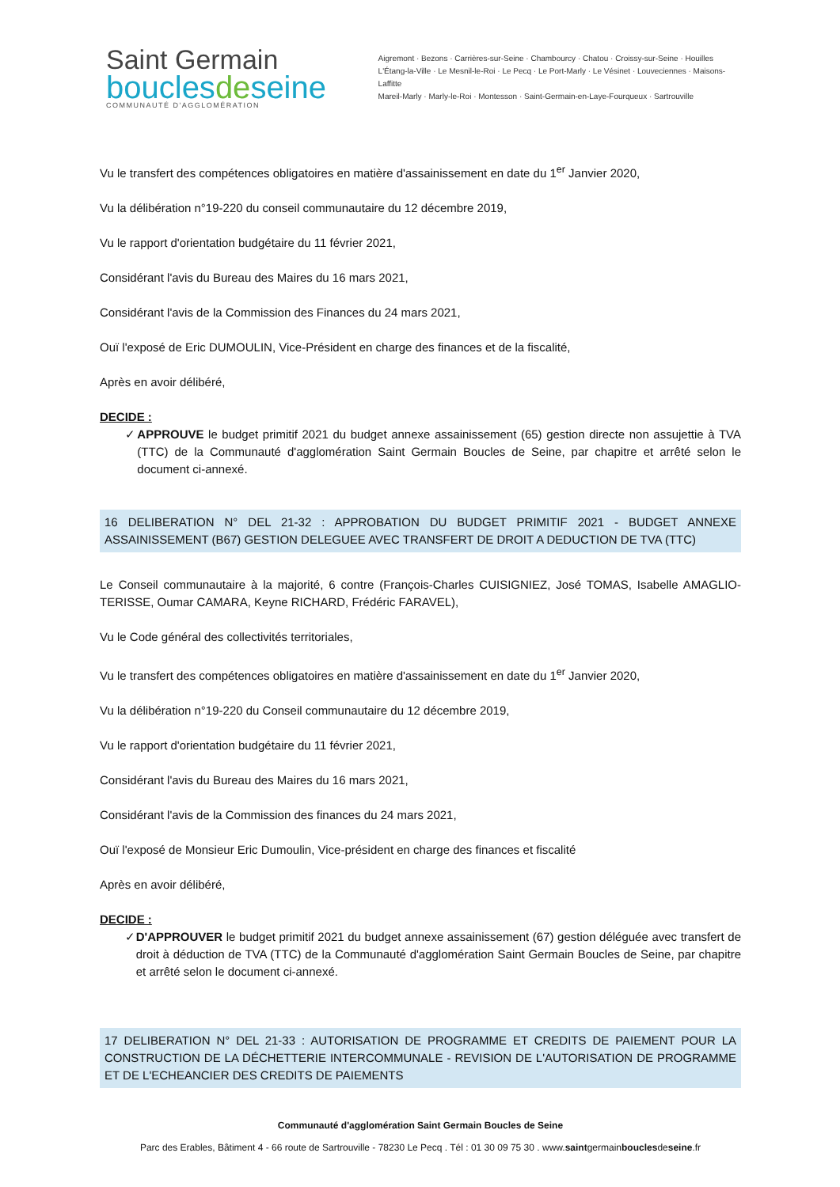Saint Germain
bouclesdeseine
COMMUNAUTÉ D'AGGLOMÉRATION
Aigremont · Bezons · Carrières-sur-Seine · Chambourcy · Chatou · Croissy-sur-Seine · Houilles
L'Étang-la-Ville · Le Mesnil-le-Roi · Le Pecq · Le Port-Marly · Le Vésinet · Louveciennes · Maisons-Laffitte
Mareil-Marly · Marly-le-Roi · Montesson · Saint-Germain-en-Laye-Fourqueux · Sartrouville
Vu le transfert des compétences obligatoires en matière d'assainissement en date du 1<sup>er</sup> Janvier 2020,
Vu la délibération n°19-220 du conseil communautaire du 12 décembre 2019,
Vu le rapport d'orientation budgétaire du 11 février 2021,
Considérant l'avis du Bureau des Maires du 16 mars 2021,
Considérant l'avis de la Commission des Finances du 24 mars 2021,
Ouï l'exposé de Eric DUMOULIN, Vice-Président en charge des finances et de la fiscalité,
Après en avoir délibéré,
DECIDE :
✓ APPROUVE le budget primitif 2021 du budget annexe assainissement (65) gestion directe non assujettie à TVA (TTC) de la Communauté d'agglomération Saint Germain Boucles de Seine, par chapitre et arrêté selon le document ci-annexé.
16 DELIBERATION N° DEL 21-32 : APPROBATION DU BUDGET PRIMITIF 2021 - BUDGET ANNEXE ASSAINISSEMENT (B67) GESTION DELEGUEE AVEC TRANSFERT DE DROIT A DEDUCTION DE TVA (TTC)
Le Conseil communautaire à la majorité, 6 contre (François-Charles CUISIGNIEZ, José TOMAS, Isabelle AMAGLIO-TERISSE, Oumar CAMARA, Keyne RICHARD, Frédéric FARAVEL),
Vu le Code général des collectivités territoriales,
Vu le transfert des compétences obligatoires en matière d'assainissement en date du 1<sup>er</sup> Janvier 2020,
Vu la délibération n°19-220 du Conseil communautaire du 12 décembre 2019,
Vu le rapport d'orientation budgétaire du 11 février 2021,
Considérant l'avis du Bureau des Maires du 16 mars 2021,
Considérant l'avis de la Commission des finances du 24 mars 2021,
Ouï l'exposé de Monsieur Eric Dumoulin, Vice-président en charge des finances et fiscalité
Après en avoir délibéré,
DECIDE :
✓ D'APPROUVER le budget primitif 2021 du budget annexe assainissement (67) gestion déléguée avec transfert de droit à déduction de TVA (TTC) de la Communauté d'agglomération Saint Germain Boucles de Seine, par chapitre et arrêté selon le document ci-annexé.
17 DELIBERATION N° DEL 21-33 : AUTORISATION DE PROGRAMME ET CREDITS DE PAIEMENT POUR LA CONSTRUCTION DE LA DÉCHETTERIE INTERCOMMUNALE - REVISION DE L'AUTORISATION DE PROGRAMME ET DE L'ECHEANCIER DES CREDITS DE PAIEMENTS
Communauté d'agglomération Saint Germain Boucles de Seine
Parc des Erables, Bâtiment 4 - 66 route de Sartrouville - 78230 Le Pecq . Tél : 01 30 09 75 30 . www.saintgermainbouclesdeseine.fr